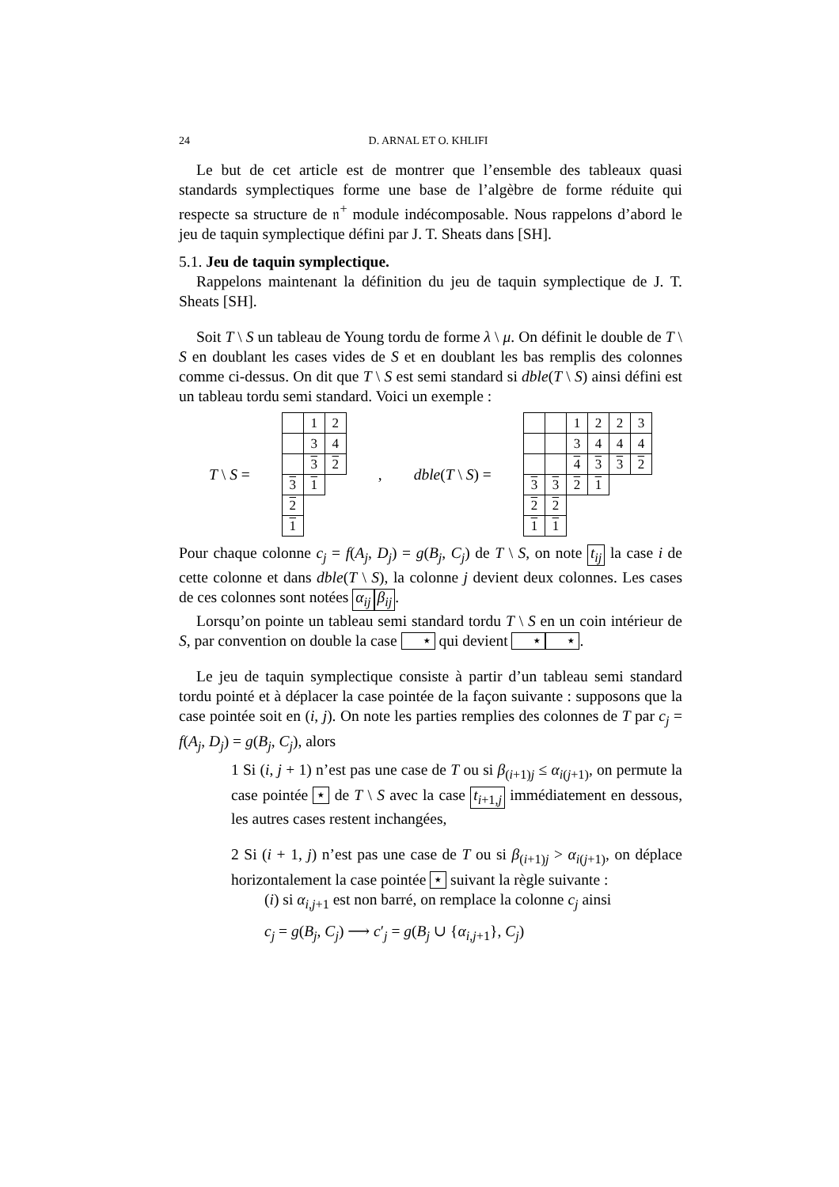24 D. ARNAL ET O. KHLIFI
Le but de cet article est de montrer que l’ensemble des tableaux quasi standards symplectiques forme une base de l’algèbre de forme réduite qui respecte sa structure de 𝔫<sup>+</sup> module indécomposable. Nous rappelons d’abord le jeu de taquin symplectique défini par J. T. Sheats dans [SH].
5.1. Jeu de taquin symplectique.
Rappelons maintenant la définition du jeu de taquin symplectique de J. T. Sheats [SH].
Soit T \ S un tableau de Young tordu de forme λ \ μ. On définit le double de T \ S en doublant les cases vides de S et en doublant les bas remplis des colonnes comme ci-dessus. On dit que T \ S est semi standard si dble(T \ S) ainsi défini est un tableau tordu semi standard. Voici un exemple :
T \ S =
| | 1 | 2 |
| | 3 | 4 |
| | 3 | 2 |
| 3 | 1 | |
| 2 | | |
| 1 | | |
, dble(T \ S) =
| | | 1 | 2 | 2 | 3 |
| | | 3 | 4 | 4 | 4 |
| | | 4 | 3 | 3 | 2 |
| 3 | 3 | 2 | 1 | | |
| 2 | 2 | | | | |
| 1 | 1 | | | | |
Pour chaque colonne c<sub>j</sub> = f(A<sub>j</sub>, D<sub>j</sub>) = g(B<sub>j</sub>, C<sub>j</sub>) de T \ S, on note t<sub>ij</sub> la case i de cette colonne et dans dble(T \ S), la colonne j devient deux colonnes. Les cases de ces colonnes sont notées α<sub>ij</sub> β<sub>ij</sub>.
Lorsqu’on pointe un tableau semi standard tordu T \ S en un coin intérieur de S, par convention on double la case ⋆ qui devient ⋆ ⋆.
Le jeu de taquin symplectique consiste à partir d’un tableau semi standard tordu pointé et à déplacer la case pointée de la façon suivante : supposons que la case pointée soit en (i, j). On note les parties remplies des colonnes de T par c<sub>j</sub> = f(A<sub>j</sub>, D<sub>j</sub>) = g(B<sub>j</sub>, C<sub>j</sub>), alors
1 Si (i, j + 1) n’est pas une case de T ou si β<sub>(i+1)j</sub> ≤ α<sub>i(j+1)</sub>, on permute la case pointée ⋆ de T \ S avec la case t<sub>i+1,j</sub> immédiatement en dessous, les autres cases restent inchangées,
2 Si (i + 1, j) n’est pas une case de T ou si β<sub>(i+1)j</sub> > α<sub>i(j+1)</sub>, on déplace horizontalement la case pointée ⋆ suivant la règle suivante :
(i) si α<sub>i,j+1</sub> est non barré, on remplace la colonne c<sub>j</sub> ainsi
c<sub>j</sub> = g(B<sub>j</sub>, C<sub>j</sub>) ⟶ c′<sub>j</sub> = g(B<sub>j</sub> ∪ {α<sub>i,j+1</sub>}, C<sub>j</sub>)